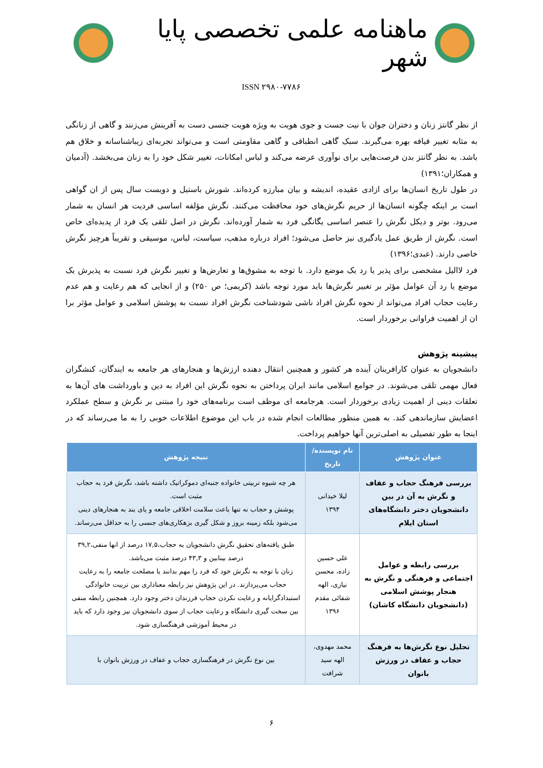ماهنامه علمی تخصصی پایا شهر
ISSN ۲۹۸۰-۷۷۸۶
از نظر گانتز زنان و دختران جوان با نیت جست و جوی هویت به ویژه هویت جنسی دست به آفرینش می‌زنند و گاهی از زنانگی به مثابه تغییر قیافه بهره می‌گیرند. سبک گاهی انطباقی و گاهی مقاومتی است و می‌تواند تجربه‌ای زیباشناسانه و خلاق هم باشد. به نظر گانتز بدن فرصت‌هایی برای نوآوری عرضه می‌کند و لباس امکانات، تغییر شکل خود را به زنان می‌بخشد. (آدمیان و همکاران؛۱۳۹۱)
در طول تاریخ انسان‌ها برای ازادی عقیده، اندیشه و بیان مبارزه کرده‌اند. شورش باستیل و دویست سال پس از ان گواهی است بر اینکه چگونه انسان‌ها از حریم نگرش‌های خود محافظت می‌کنند. نگرش مؤلفه اساسی فردیت هر انسان به شمار می‌رود. بوتر و دیکل نگرش را عنصر اساسی یگانگی فرد به شمار آورده‌اند. نگرش در اصل تلقی یک فرد از پدیده‌ای خاص است. نگرش از طریق عمل یادگیری نیز حاصل می‌شود؛ افراد درباره مذهب، سیاست، لباس، موسیقی و تقریباً هرچیز نگرش خاصی دارند. (عبدی؛۱۳۹۶)
فرد لاالیل مشخصی برای پذیر یا رد یک موضع دارد. با توجه به مشوق‌ها و تعارض‌ها و تغییر نگرش فرد نسبت به پذیرش یک موضع یا رد آن عوامل مؤثر بر تغییر نگرش‌ها باید مورد توجه باشد (کریمی؛ ص ۲۵۰) و از انجایی که هم رعایت و هم عدم رعایت حجاب افراد می‌تواند از نحوه نگرش افراد ناشی شودشناخت نگرش افراد نسبت به پوشش اسلامی و عوامل مؤثر برا ان از اهمیت فراوانی برخوردار است.
پیشینه پژوهش
دانشجویان به عنوان کارافرینان آینده هر کشور و همچنین انتقال دهنده ارزش‌ها و هنجارهای هر جامعه به ایندگان، کنشگران فعال مهمی تلقی می‌شوند. در جوامع اسلامی مانند ایران پرداختن به نحوه نگرش این افراد به دین و باورداشت های آن‌ها به تعلقات دینی از اهمیت زیادی برخوردار است. هرجامعه ای موظف است برنامه‌های خود را مبتنی بر نگرش و سطح عملکرد اعضایش سازماندهی کند. به همین منظور مطالعات انجام شده در باب این موضوع اطلاعات خوبی را به ما می‌رساند که در اینجا به طور تفصیلی به اصلی‌ترین آنها خواهیم پرداخت.
| عنوان پژوهش | نام نویسنده/تاریخ | نتیجه پژوهش |
| --- | --- | --- |
| بررسی فرهنگ حجاب و عفاف و نگرش به آن در بین دانشجویان دختر دانشگاه‌های استان ایلام | لیلا خیدانی ۱۳۹۴ | هر چه شیوه تربیتی خانواده جنبه‌ای دموکراتیک داشته باشد، نگرش فرد به حجاب مثبت است. پوشش و حجاب نه تنها باعث سلامت اخلاقی جامعه و پای بند به هنجارهای دینی می‌شود بلکه زمینه بروز و شکل گیری بزهکاری‌های جنسی را به حداقل می‌رساند. |
| بررسی رابطه و عوامل اجتماعی و فرهنگی و نگرش به هنجار پوشش اسلامی (دانشجویان دانشگاه کاشان) | علی حسین زاده، محسن نیازی، الهه شفائی مقدم ۱۳۹۶ | طبق یافته‌های تحقیق نگرش دانشجویان به حجاب،۱۷,۵ درصد از انها منفی،۳۹,۲ درصد بینابین و ۴۳,۳ درصد مثبت می‌باشد. زنان با توجه به نگرش خود که فرد را مهم بدانند یا مصلحت جامعه را به رعایت حجاب می‌پردازند. در این پژوهش نیز رابطه معناداری بین تربیت خانوادگی استبدادگرایانه و رعایت نکردن حجاب فرزندان دختر وجود دارد. همچنین رابطه منفی بین سخت گیری دانشگاه و رعایت حجاب از سوی دانشجویان نیز وجود دارد که باید در محیط آموزشی فرهنگسازی شود. |
| تحلیل نوع نگرش‌ها به فرهنگ حجاب و عفاف در ورزش بانوان | محمد مهدوی، الهه سید شرافت | بین نوع نگرش در فرهنگسازی حجاب و عفاف در ورزش بانوان با |
۶